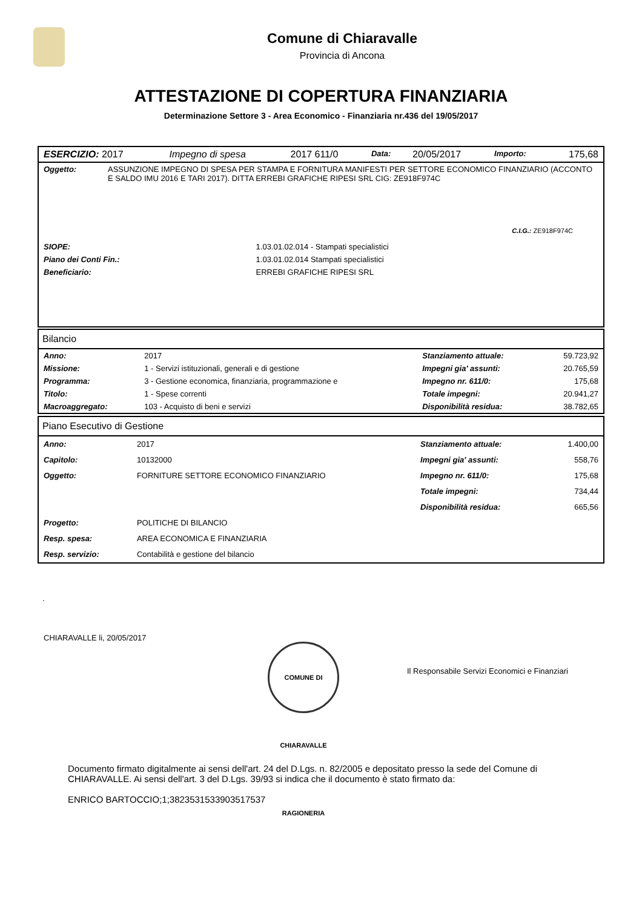Comune di Chiaravalle
Provincia di Ancona
ATTESTAZIONE DI COPERTURA FINANZIARIA
Determinazione Settore 3 - Area Economico - Finanziaria nr.436 del 19/05/2017
| ESERCIZIO: 2017 | Impegno di spesa | 2017 611/0 | Data: | 20/05/2017 | Importo: | 175,68 |
| Oggetto: | ASSUNZIONE IMPEGNO DI SPESA PER STAMPA E FORNITURA MANIFESTI PER SETTORE ECONOMICO FINANZIARIO (ACCONTO E SALDO IMU 2016 E TARI 2017). DITTA ERREBI GRAFICHE RIPESI SRL CIG: ZE918F974C |
C.I.G.: ZE918F974C
| SIOPE: | 1.03.01.02.014 - Stampati specialistici |
| Piano dei Conti Fin.: | 1.03.01.02.014 Stampati specialistici |
| Beneficiario: | ERREBI GRAFICHE RIPESI SRL |
Bilancio
| Anno: | 2017 | Stanziamento attuale: | 59.723,92 |
| Missione: | 1 - Servizi istituzionali, generali e di gestione | Impegni gia' assunti: | 20.765,59 |
| Programma: | 3 - Gestione economica, finanziaria, programmazione e | Impegno nr. 611/0: | 175,68 |
| Titolo: | 1 - Spese correnti | Totale impegni: | 20.941,27 |
| Macroaggregato: | 103 - Acquisto di beni e servizi | Disponibilità residua: | 38.782,65 |
Piano Esecutivo di Gestione
| Anno: | 2017 | Stanziamento attuale: | 1.400,00 |
| Capitolo: | 10132000 | Impegni gia' assunti: | 558,76 |
| Oggetto: | FORNITURE SETTORE ECONOMICO FINANZIARIO | Impegno nr. 611/0: | 175,68 |
| | | Totale impegni: | 734,44 |
| | | Disponibilità residua: | 665,56 |
| Progetto: | POLITICHE DI BILANCIO | | |
| Resp. spesa: | AREA ECONOMICA E FINANZIARIA | | |
| Resp. servizio: | Contabilità e gestione del bilancio | | |
.
CHIARAVALLE li, 20/05/2017
Il Responsabile Servizi Economici e Finanziari
COMUNE DI CHIARAVALLE RAGIONERIA
Documento firmato digitalmente ai sensi dell'art. 24 del D.Lgs. n. 82/2005 e depositato presso la sede del Comune di CHIARAVALLE. Ai sensi dell'art. 3 del D.Lgs. 39/93 si indica che il documento è stato firmato da:
ENRICO BARTOCCIO;1;3823531533903517537